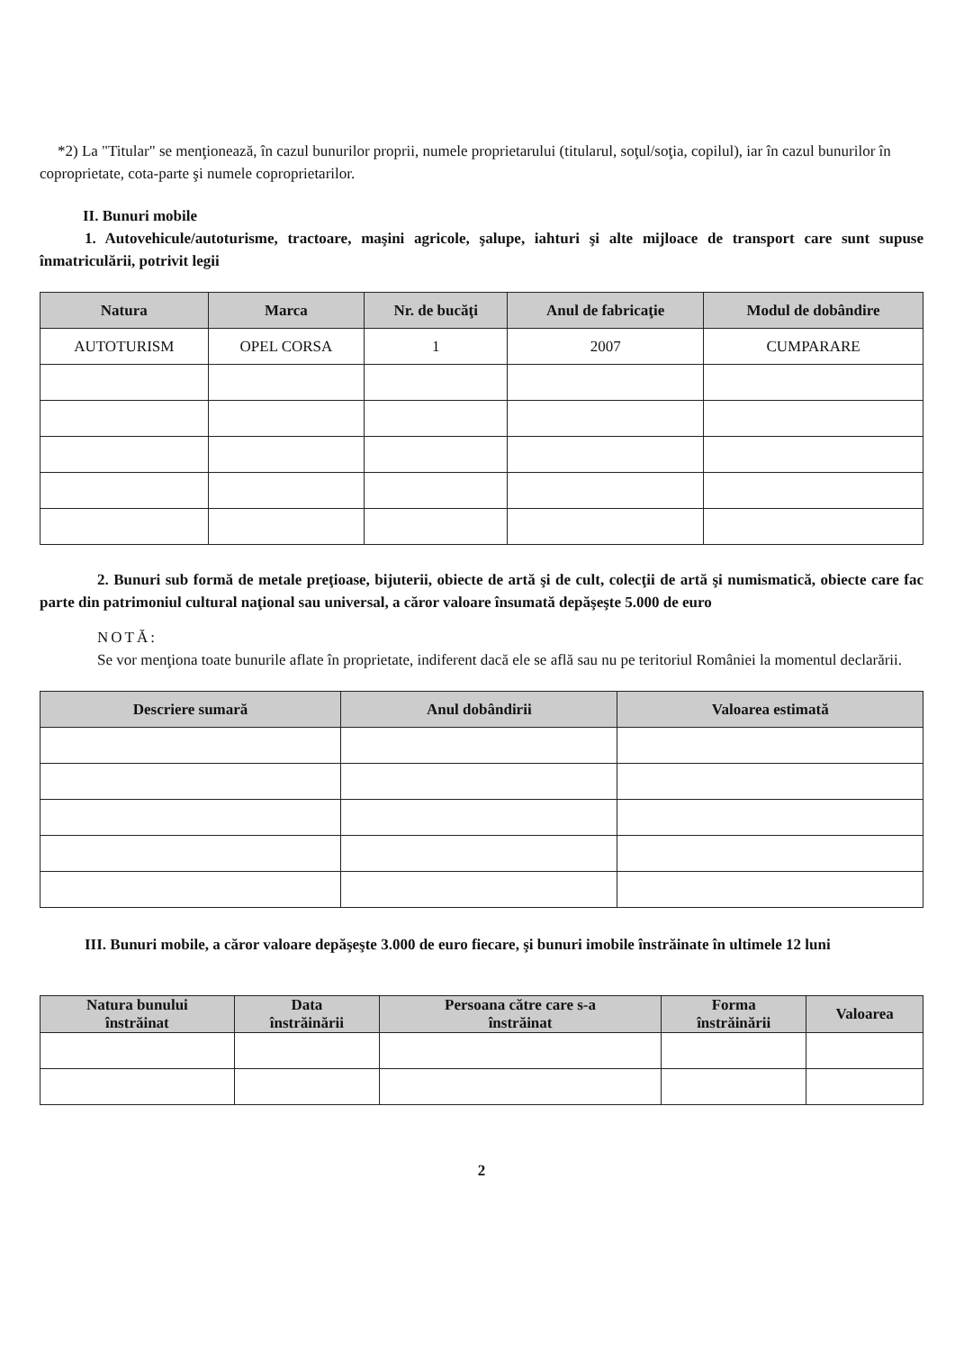*2) La "Titular" se menţionează, în cazul bunurilor proprii, numele proprietarului (titularul, soţul/soţia, copilul), iar în cazul bunurilor în coproprietate, cota-parte şi numele coproprietarilor.
II. Bunuri mobile
1. Autovehicule/autoturisme, tractoare, maşini agricole, şalupe, iahturi şi alte mijloace de transport care sunt supuse înmatriculării, potrivit legii
| Natura | Marca | Nr. de bucăţi | Anul de fabricaţie | Modul de dobândire |
| --- | --- | --- | --- | --- |
| AUTOTURISM | OPEL CORSA | 1 | 2007 | CUMPARARE |
2. Bunuri sub formă de metale preţioase, bijuterii, obiecte de artă şi de cult, colecţii de artă şi numismatică, obiecte care fac parte din patrimoniul cultural naţional sau universal, a căror valoare însumată depăşeşte 5.000 de euro
NOTĂ:
Se vor menţiona toate bunurile aflate în proprietate, indiferent dacă ele se află sau nu pe teritoriul României la momentul declarării.
| Descriere sumară | Anul dobândirii | Valoarea estimată |
| --- | --- | --- |
III. Bunuri mobile, a căror valoare depăşeşte 3.000 de euro fiecare, şi bunuri imobile înstrăinate în ultimele 12 luni
| Natura bunului înstrăinat | Data înstrăinării | Persoana către care s-a înstrăinat | Forma înstrăinării | Valoarea |
| --- | --- | --- | --- | --- |
2